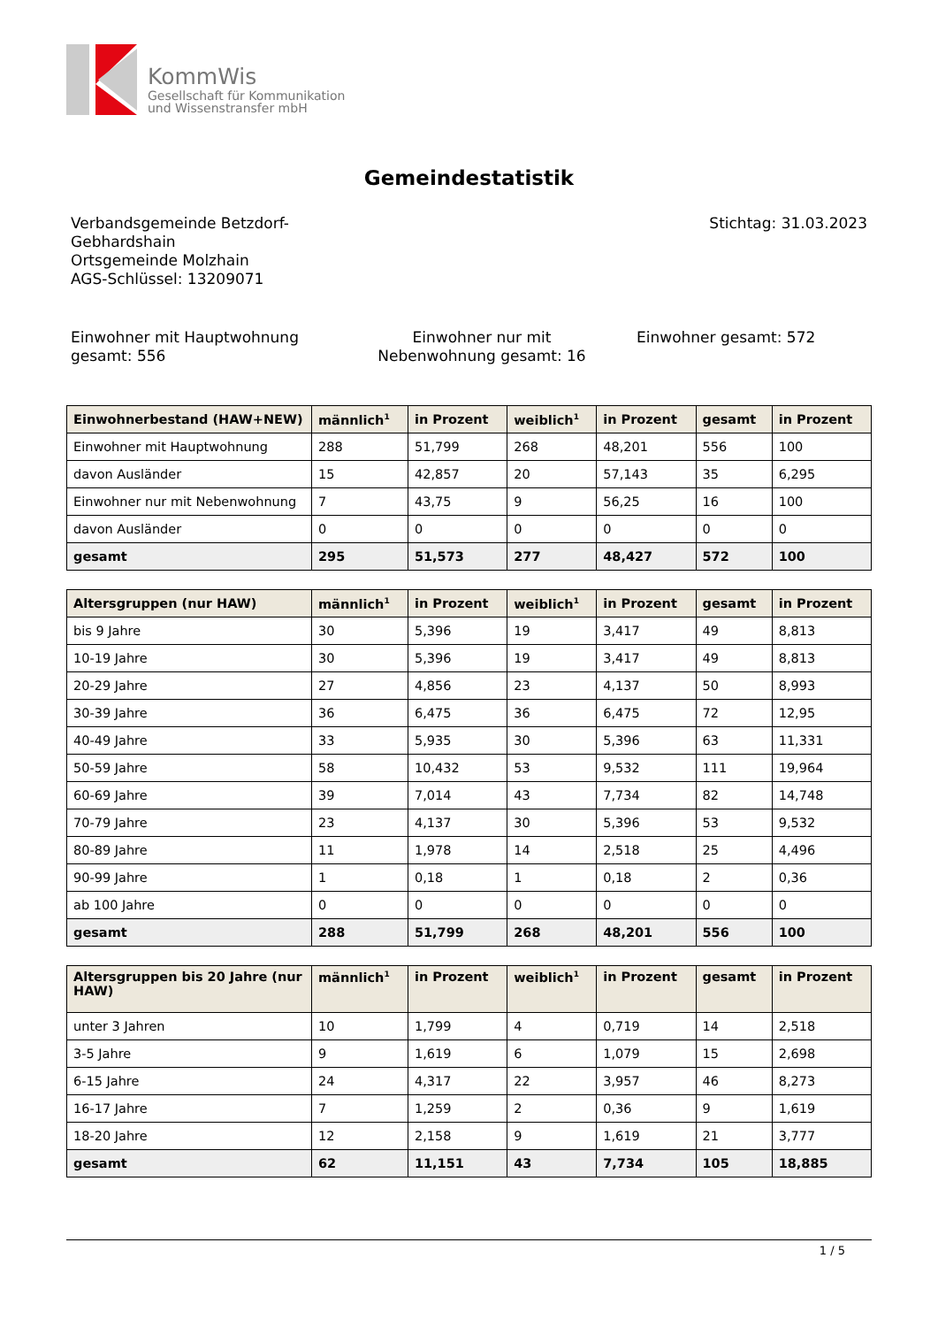KommWis
Gesellschaft für Kommunikation
und Wissenstransfer mbH
Gemeindestatistik
Verbandsgemeinde Betzdorf-
Gebhardshain
Ortsgemeinde Molzhain
AGS-Schlüssel: 13209071
Stichtag: 31.03.2023
Einwohner mit Hauptwohnung gesamt: 556
Einwohner nur mit Nebenwohnung gesamt: 16
Einwohner gesamt: 572
| Einwohnerbestand (HAW+NEW) | männlich<sup>1</sup> | in Prozent | weiblich<sup>1</sup> | in Prozent | gesamt | in Prozent |
| --- | --- | --- | --- | --- | --- | --- |
| Einwohner mit Hauptwohnung | 288 | 51,799 | 268 | 48,201 | 556 | 100 |
| davon Ausländer | 15 | 42,857 | 20 | 57,143 | 35 | 6,295 |
| Einwohner nur mit Nebenwohnung | 7 | 43,75 | 9 | 56,25 | 16 | 100 |
| davon Ausländer | 0 | 0 | 0 | 0 | 0 | 0 |
| gesamt | 295 | 51,573 | 277 | 48,427 | 572 | 100 |
| Altersgruppen (nur HAW) | männlich<sup>1</sup> | in Prozent | weiblich<sup>1</sup> | in Prozent | gesamt | in Prozent |
| --- | --- | --- | --- | --- | --- | --- |
| bis 9 Jahre | 30 | 5,396 | 19 | 3,417 | 49 | 8,813 |
| 10-19 Jahre | 30 | 5,396 | 19 | 3,417 | 49 | 8,813 |
| 20-29 Jahre | 27 | 4,856 | 23 | 4,137 | 50 | 8,993 |
| 30-39 Jahre | 36 | 6,475 | 36 | 6,475 | 72 | 12,95 |
| 40-49 Jahre | 33 | 5,935 | 30 | 5,396 | 63 | 11,331 |
| 50-59 Jahre | 58 | 10,432 | 53 | 9,532 | 111 | 19,964 |
| 60-69 Jahre | 39 | 7,014 | 43 | 7,734 | 82 | 14,748 |
| 70-79 Jahre | 23 | 4,137 | 30 | 5,396 | 53 | 9,532 |
| 80-89 Jahre | 11 | 1,978 | 14 | 2,518 | 25 | 4,496 |
| 90-99 Jahre | 1 | 0,18 | 1 | 0,18 | 2 | 0,36 |
| ab 100 Jahre | 0 | 0 | 0 | 0 | 0 | 0 |
| gesamt | 288 | 51,799 | 268 | 48,201 | 556 | 100 |
| Altersgruppen bis 20 Jahre (nur HAW) | männlich<sup>1</sup> | in Prozent | weiblich<sup>1</sup> | in Prozent | gesamt | in Prozent |
| --- | --- | --- | --- | --- | --- | --- |
| unter 3 Jahren | 10 | 1,799 | 4 | 0,719 | 14 | 2,518 |
| 3-5 Jahre | 9 | 1,619 | 6 | 1,079 | 15 | 2,698 |
| 6-15 Jahre | 24 | 4,317 | 22 | 3,957 | 46 | 8,273 |
| 16-17 Jahre | 7 | 1,259 | 2 | 0,36 | 9 | 1,619 |
| 18-20 Jahre | 12 | 2,158 | 9 | 1,619 | 21 | 3,777 |
| gesamt | 62 | 11,151 | 43 | 7,734 | 105 | 18,885 |
1 / 5